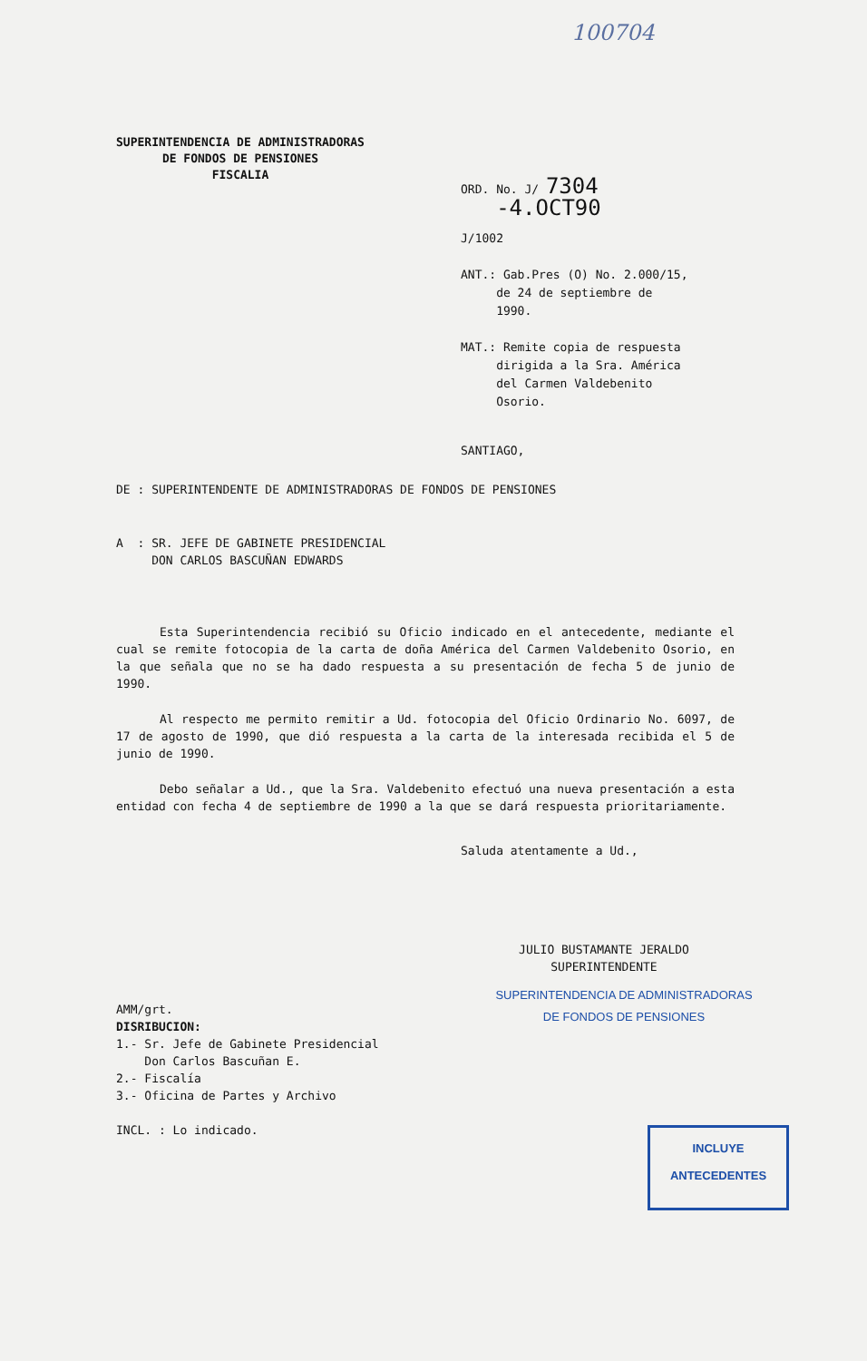100704
SUPERINTENDENCIA DE ADMINISTRADORAS
DE FONDOS DE PENSIONES
FISCALIA
ORD. No. J/ 7304 -4.OCT90
J/1002
ANT.: Gab.Pres (O) No. 2.000/15,
de 24 de septiembre de
1990.
MAT.: Remite copia de respuesta
dirigida a la Sra. América
del Carmen Valdebenito
Osorio.
SANTIAGO,
DE : SUPERINTENDENTE DE ADMINISTRADORAS DE FONDOS DE PENSIONES
A : SR. JEFE DE GABINETE PRESIDENCIAL
DON CARLOS BASCUÑAN EDWARDS
Esta Superintendencia recibió su Oficio indicado en el antecedente, mediante el cual se remite fotocopia de la carta de doña América del Carmen Valdebenito Osorio, en la que señala que no se ha dado respuesta a su presentación de fecha 5 de junio de 1990.
Al respecto me permito remitir a Ud. fotocopia del Oficio Ordinario No. 6097, de 17 de agosto de 1990, que dió respuesta a la carta de la interesada recibida el 5 de junio de 1990.
Debo señalar a Ud., que la Sra. Valdebenito efectuó una nueva presentación a esta entidad con fecha 4 de septiembre de 1990 a la que se dará respuesta prioritariamente.
Saluda atentamente a Ud.,
JULIO BUSTAMANTE JERALDO
SUPERINTENDENTE
SUPERINTENDENCIA DE ADMINISTRADORAS
DE FONDOS DE PENSIONES
AMM/grt.
DISRIBUCION:
1.- Sr. Jefe de Gabinete Presidencial
Don Carlos Bascuñan E.
2.- Fiscalía
3.- Oficina de Partes y Archivo
INCL. : Lo indicado.
INCLUYE
ANTECEDENTES